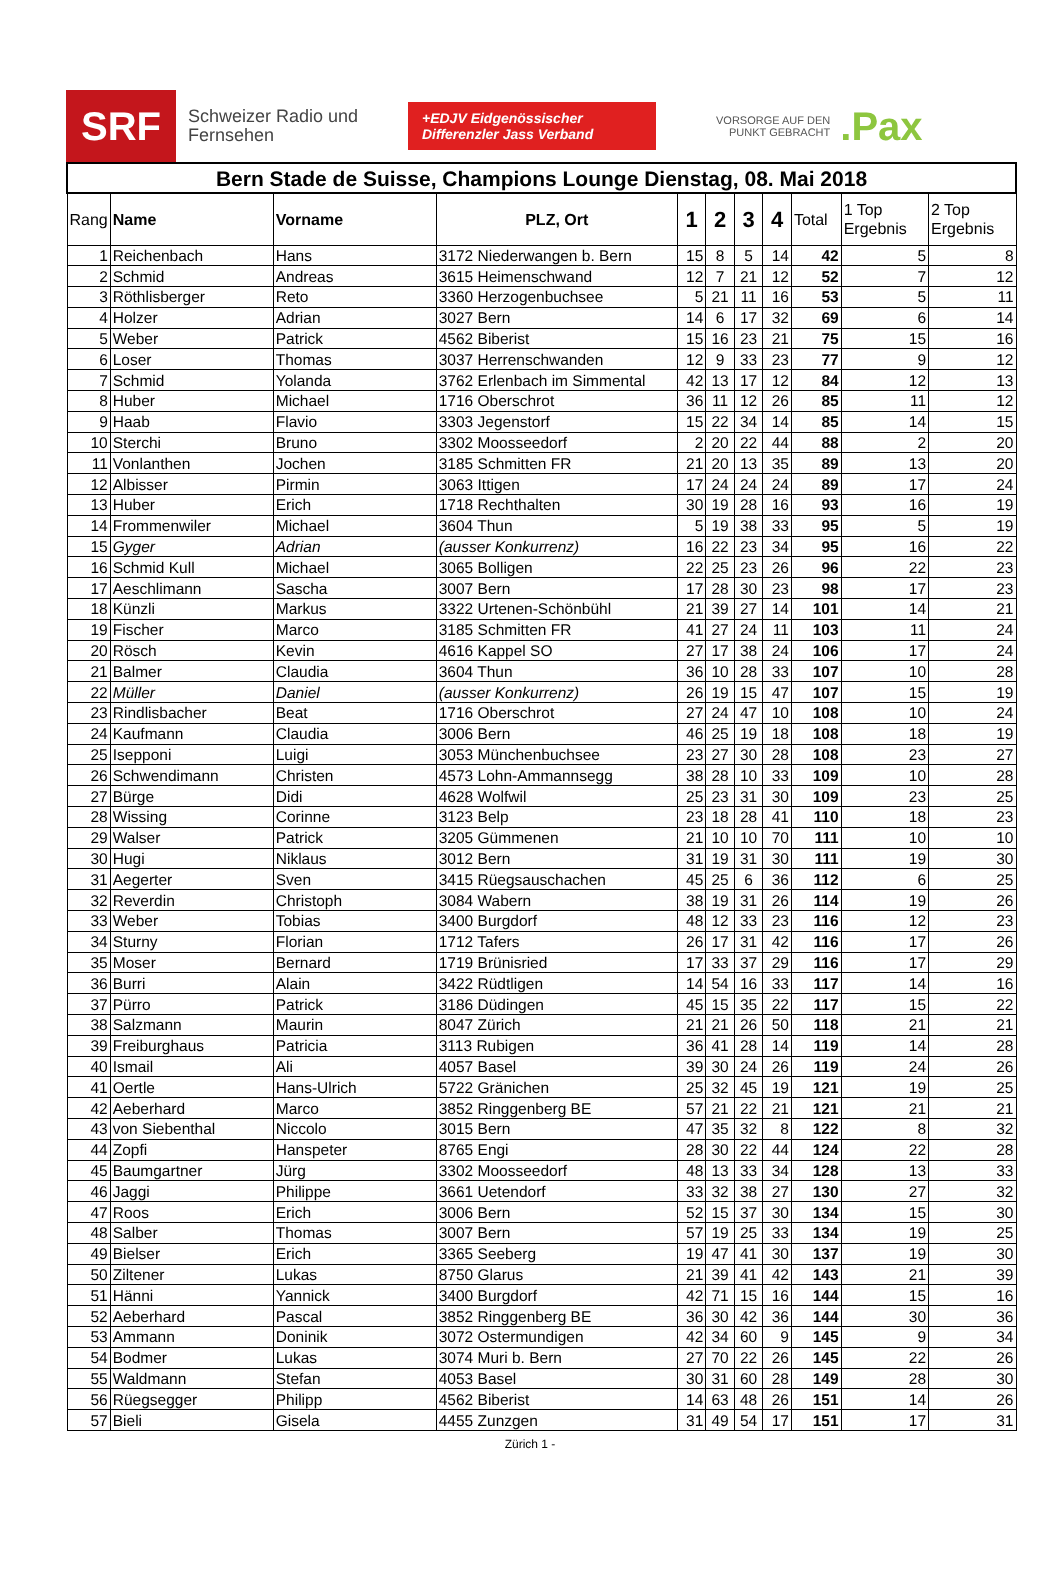SRF
Schweizer Radio und Fernsehen
+EDJV Eidgenössischer Differenzler Jass Verband
VORSORGE AUF DEN
PUNKT GEBRACHT
.Pax
| Bern Stade de Suisse, Champions Lounge Dienstag, 08. Mai 2018 | | | | | | | | | | |
| Rang | Name | Vorname | PLZ, Ort | 1 | 2 | 3 | 4 | Total | 1 Top Ergebnis | 2 Top Ergebnis |
| 1 | Reichenbach | Hans | 3172 Niederwangen b. Bern | 15 | 8 | 5 | 14 | 42 | 5 | 8 |
| 2 | Schmid | Andreas | 3615 Heimenschwand | 12 | 7 | 21 | 12 | 52 | 7 | 12 |
| 3 | Röthlisberger | Reto | 3360 Herzogenbuchsee | 5 | 21 | 11 | 16 | 53 | 5 | 11 |
| 4 | Holzer | Adrian | 3027 Bern | 14 | 6 | 17 | 32 | 69 | 6 | 14 |
| 5 | Weber | Patrick | 4562 Biberist | 15 | 16 | 23 | 21 | 75 | 15 | 16 |
| 6 | Loser | Thomas | 3037 Herrenschwanden | 12 | 9 | 33 | 23 | 77 | 9 | 12 |
| 7 | Schmid | Yolanda | 3762 Erlenbach im Simmental | 42 | 13 | 17 | 12 | 84 | 12 | 13 |
| 8 | Huber | Michael | 1716 Oberschrot | 36 | 11 | 12 | 26 | 85 | 11 | 12 |
| 9 | Haab | Flavio | 3303 Jegenstorf | 15 | 22 | 34 | 14 | 85 | 14 | 15 |
| 10 | Sterchi | Bruno | 3302 Moosseedorf | 2 | 20 | 22 | 44 | 88 | 2 | 20 |
| 11 | Vonlanthen | Jochen | 3185 Schmitten FR | 21 | 20 | 13 | 35 | 89 | 13 | 20 |
| 12 | Albisser | Pirmin | 3063 Ittigen | 17 | 24 | 24 | 24 | 89 | 17 | 24 |
| 13 | Huber | Erich | 1718 Rechthalten | 30 | 19 | 28 | 16 | 93 | 16 | 19 |
| 14 | Frommenwiler | Michael | 3604 Thun | 5 | 19 | 38 | 33 | 95 | 5 | 19 |
| 15 | Gyger | Adrian | (ausser Konkurrenz) | 16 | 22 | 23 | 34 | 95 | 16 | 22 |
| 16 | Schmid Kull | Michael | 3065 Bolligen | 22 | 25 | 23 | 26 | 96 | 22 | 23 |
| 17 | Aeschlimann | Sascha | 3007 Bern | 17 | 28 | 30 | 23 | 98 | 17 | 23 |
| 18 | Künzli | Markus | 3322 Urtenen-Schönbühl | 21 | 39 | 27 | 14 | 101 | 14 | 21 |
| 19 | Fischer | Marco | 3185 Schmitten FR | 41 | 27 | 24 | 11 | 103 | 11 | 24 |
| 20 | Rösch | Kevin | 4616 Kappel SO | 27 | 17 | 38 | 24 | 106 | 17 | 24 |
| 21 | Balmer | Claudia | 3604 Thun | 36 | 10 | 28 | 33 | 107 | 10 | 28 |
| 22 | Müller | Daniel | (ausser Konkurrenz) | 26 | 19 | 15 | 47 | 107 | 15 | 19 |
| 23 | Rindlisbacher | Beat | 1716 Oberschrot | 27 | 24 | 47 | 10 | 108 | 10 | 24 |
| 24 | Kaufmann | Claudia | 3006 Bern | 46 | 25 | 19 | 18 | 108 | 18 | 19 |
| 25 | Isepponi | Luigi | 3053 Münchenbuchsee | 23 | 27 | 30 | 28 | 108 | 23 | 27 |
| 26 | Schwendimann | Christen | 4573 Lohn-Ammannsegg | 38 | 28 | 10 | 33 | 109 | 10 | 28 |
| 27 | Bürge | Didi | 4628 Wolfwil | 25 | 23 | 31 | 30 | 109 | 23 | 25 |
| 28 | Wissing | Corinne | 3123 Belp | 23 | 18 | 28 | 41 | 110 | 18 | 23 |
| 29 | Walser | Patrick | 3205 Gümmenen | 21 | 10 | 10 | 70 | 111 | 10 | 10 |
| 30 | Hugi | Niklaus | 3012 Bern | 31 | 19 | 31 | 30 | 111 | 19 | 30 |
| 31 | Aegerter | Sven | 3415 Rüegsauschachen | 45 | 25 | 6 | 36 | 112 | 6 | 25 |
| 32 | Reverdin | Christoph | 3084 Wabern | 38 | 19 | 31 | 26 | 114 | 19 | 26 |
| 33 | Weber | Tobias | 3400 Burgdorf | 48 | 12 | 33 | 23 | 116 | 12 | 23 |
| 34 | Sturny | Florian | 1712 Tafers | 26 | 17 | 31 | 42 | 116 | 17 | 26 |
| 35 | Moser | Bernard | 1719 Brünisried | 17 | 33 | 37 | 29 | 116 | 17 | 29 |
| 36 | Burri | Alain | 3422 Rüdtligen | 14 | 54 | 16 | 33 | 117 | 14 | 16 |
| 37 | Pürro | Patrick | 3186 Düdingen | 45 | 15 | 35 | 22 | 117 | 15 | 22 |
| 38 | Salzmann | Maurin | 8047 Zürich | 21 | 21 | 26 | 50 | 118 | 21 | 21 |
| 39 | Freiburghaus | Patricia | 3113 Rubigen | 36 | 41 | 28 | 14 | 119 | 14 | 28 |
| 40 | Ismail | Ali | 4057 Basel | 39 | 30 | 24 | 26 | 119 | 24 | 26 |
| 41 | Oertle | Hans-Ulrich | 5722 Gränichen | 25 | 32 | 45 | 19 | 121 | 19 | 25 |
| 42 | Aeberhard | Marco | 3852 Ringgenberg BE | 57 | 21 | 22 | 21 | 121 | 21 | 21 |
| 43 | von Siebenthal | Niccolo | 3015 Bern | 47 | 35 | 32 | 8 | 122 | 8 | 32 |
| 44 | Zopfi | Hanspeter | 8765 Engi | 28 | 30 | 22 | 44 | 124 | 22 | 28 |
| 45 | Baumgartner | Jürg | 3302 Moosseedorf | 48 | 13 | 33 | 34 | 128 | 13 | 33 |
| 46 | Jaggi | Philippe | 3661 Uetendorf | 33 | 32 | 38 | 27 | 130 | 27 | 32 |
| 47 | Roos | Erich | 3006 Bern | 52 | 15 | 37 | 30 | 134 | 15 | 30 |
| 48 | Salber | Thomas | 3007 Bern | 57 | 19 | 25 | 33 | 134 | 19 | 25 |
| 49 | Bielser | Erich | 3365 Seeberg | 19 | 47 | 41 | 30 | 137 | 19 | 30 |
| 50 | Ziltener | Lukas | 8750 Glarus | 21 | 39 | 41 | 42 | 143 | 21 | 39 |
| 51 | Hänni | Yannick | 3400 Burgdorf | 42 | 71 | 15 | 16 | 144 | 15 | 16 |
| 52 | Aeberhard | Pascal | 3852 Ringgenberg BE | 36 | 30 | 42 | 36 | 144 | 30 | 36 |
| 53 | Ammann | Doninik | 3072 Ostermundigen | 42 | 34 | 60 | 9 | 145 | 9 | 34 |
| 54 | Bodmer | Lukas | 3074 Muri b. Bern | 27 | 70 | 22 | 26 | 145 | 22 | 26 |
| 55 | Waldmann | Stefan | 4053 Basel | 30 | 31 | 60 | 28 | 149 | 28 | 30 |
| 56 | Rüegsegger | Philipp | 4562 Biberist | 14 | 63 | 48 | 26 | 151 | 14 | 26 |
| 57 | Bieli | Gisela | 4455 Zunzgen | 31 | 49 | 54 | 17 | 151 | 17 | 31 |
Zürich 1 -